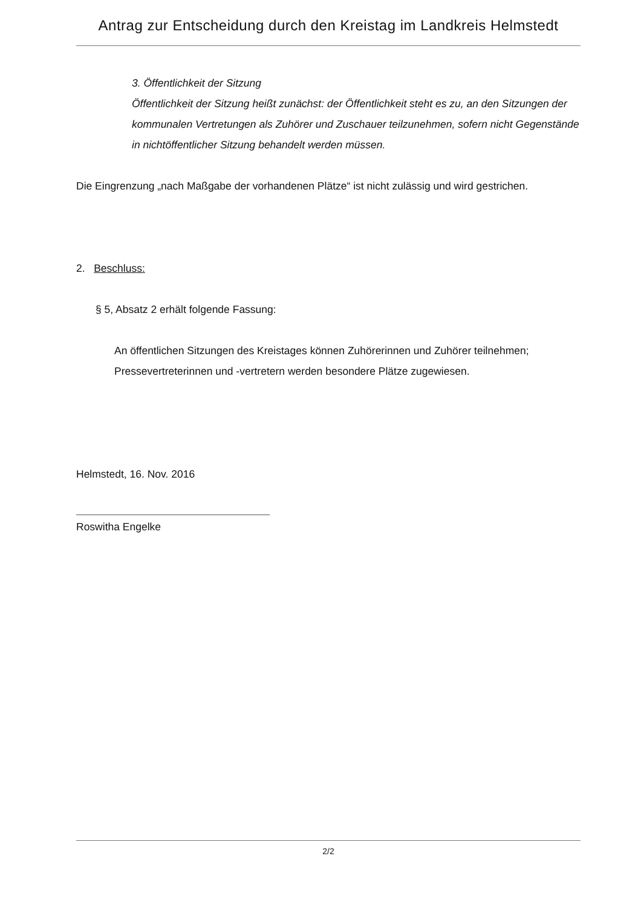Antrag zur Entscheidung durch den Kreistag im Landkreis Helmstedt
3. Öffentlichkeit der Sitzung
Öffentlichkeit der Sitzung heißt zunächst: der Öffentlichkeit steht es zu, an den Sitzungen der kommunalen Vertretungen als Zuhörer und Zuschauer teilzunehmen, sofern nicht Gegenstände in nichtöffentlicher Sitzung behandelt werden müssen.
Die Eingrenzung „nach Maßgabe der vorhandenen Plätze“ ist nicht zulässig und wird gestrichen.
2. Beschluss:
§ 5, Absatz 2 erhält folgende Fassung:
An öffentlichen Sitzungen des Kreistages können Zuhörerinnen und Zuhörer teilnehmen; Pressevertreterinnen und -vertretern werden besondere Plätze zugewiesen.
Helmstedt, 16. Nov. 2016
Roswitha Engelke
2/2